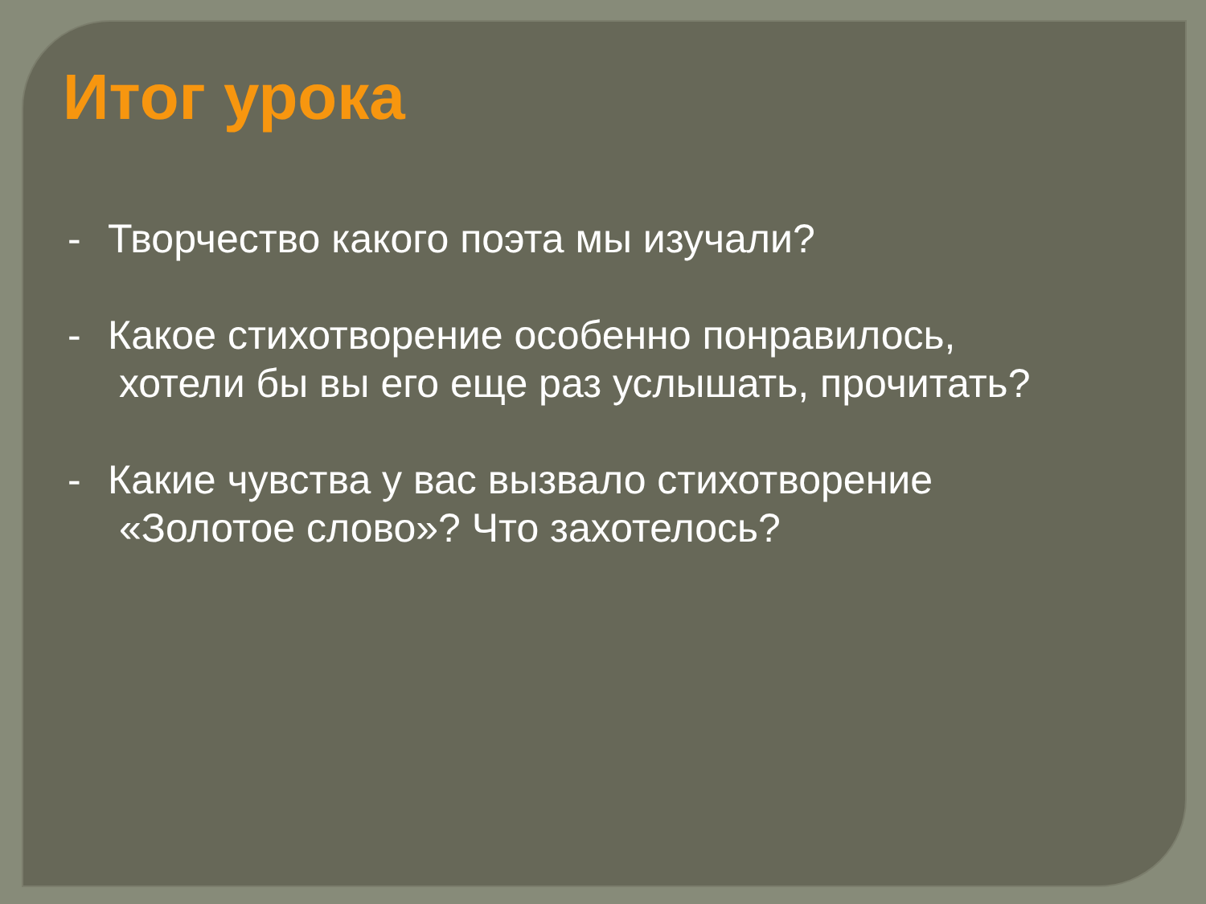Итог урока
- Творчество какого поэта мы изучали?
- Какое стихотворение особенно понравилось,
хотели бы вы его еще раз услышать, прочитать?
- Какие чувства у вас вызвало стихотворение
«Золотое слово»? Что захотелось?